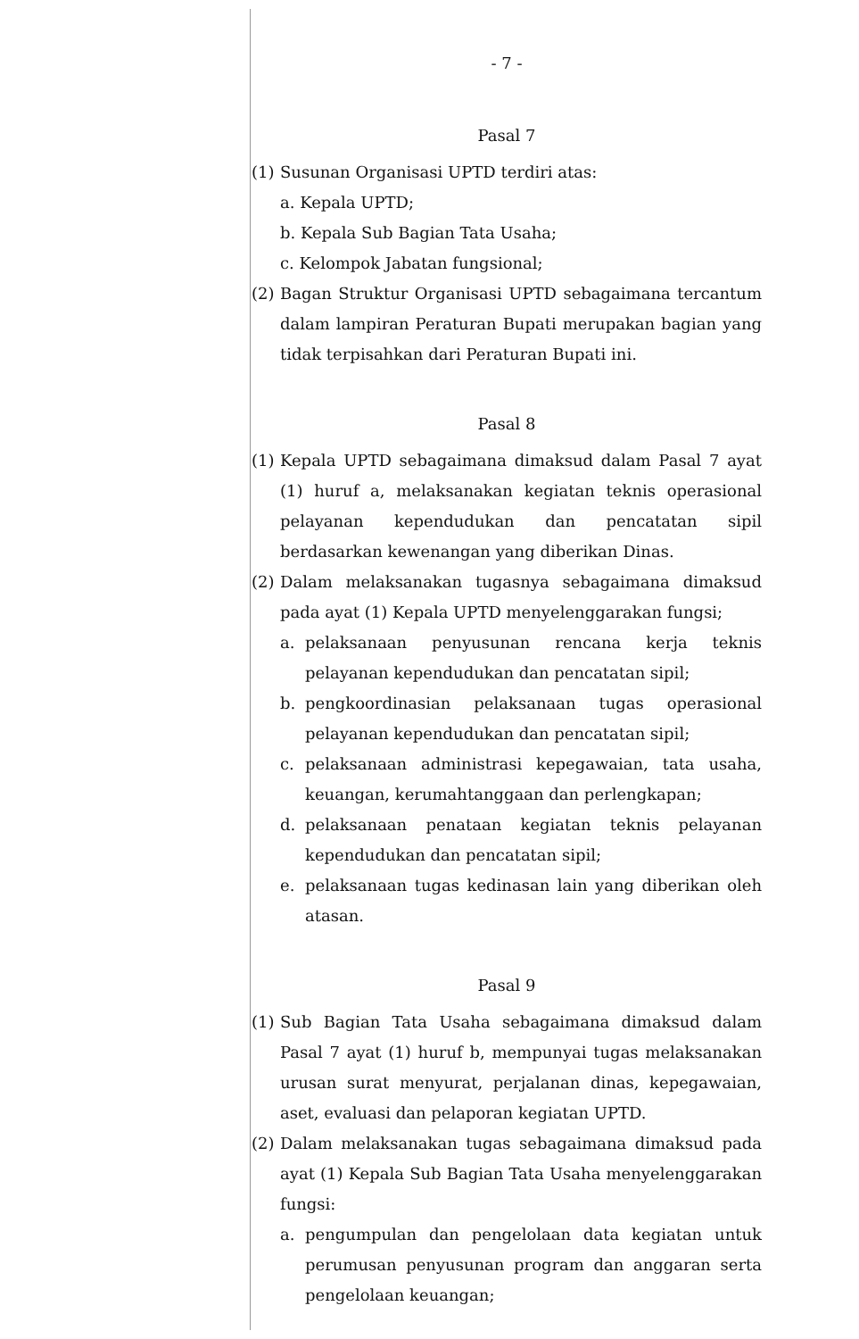- 7 -
Pasal 7
(1)
Susunan Organisasi UPTD terdiri atas:
a. Kepala UPTD;
b. Kepala Sub Bagian Tata Usaha;
c. Kelompok Jabatan fungsional;
(2)
Bagan Struktur Organisasi UPTD sebagaimana tercantum dalam lampiran Peraturan Bupati merupakan bagian yang tidak terpisahkan dari Peraturan Bupati ini.
Pasal 8
(1)
Kepala UPTD sebagaimana dimaksud dalam Pasal 7 ayat (1) huruf a, melaksanakan kegiatan teknis operasional pelayanan kependudukan dan pencatatan sipil berdasarkan kewenangan yang diberikan Dinas.
(2)
Dalam melaksanakan tugasnya sebagaimana dimaksud pada ayat (1) Kepala UPTD menyelenggarakan fungsi;
a. pelaksanaan penyusunan rencana kerja teknis pelayanan kependudukan dan pencatatan sipil;
b. pengkoordinasian pelaksanaan tugas operasional pelayanan kependudukan dan pencatatan sipil;
c. pelaksanaan administrasi kepegawaian, tata usaha, keuangan, kerumahtanggaan dan perlengkapan;
d. pelaksanaan penataan kegiatan teknis pelayanan kependudukan dan pencatatan sipil;
e. pelaksanaan tugas kedinasan lain yang diberikan oleh atasan.
Pasal 9
(1)
Sub Bagian Tata Usaha sebagaimana dimaksud dalam Pasal 7 ayat (1) huruf b, mempunyai tugas melaksanakan urusan surat menyurat, perjalanan dinas, kepegawaian, aset, evaluasi dan pelaporan kegiatan UPTD.
(2)
Dalam melaksanakan tugas sebagaimana dimaksud pada ayat (1) Kepala Sub Bagian Tata Usaha menyelenggarakan fungsi:
a. pengumpulan dan pengelolaan data kegiatan untuk perumusan penyusunan program dan anggaran serta pengelolaan keuangan;